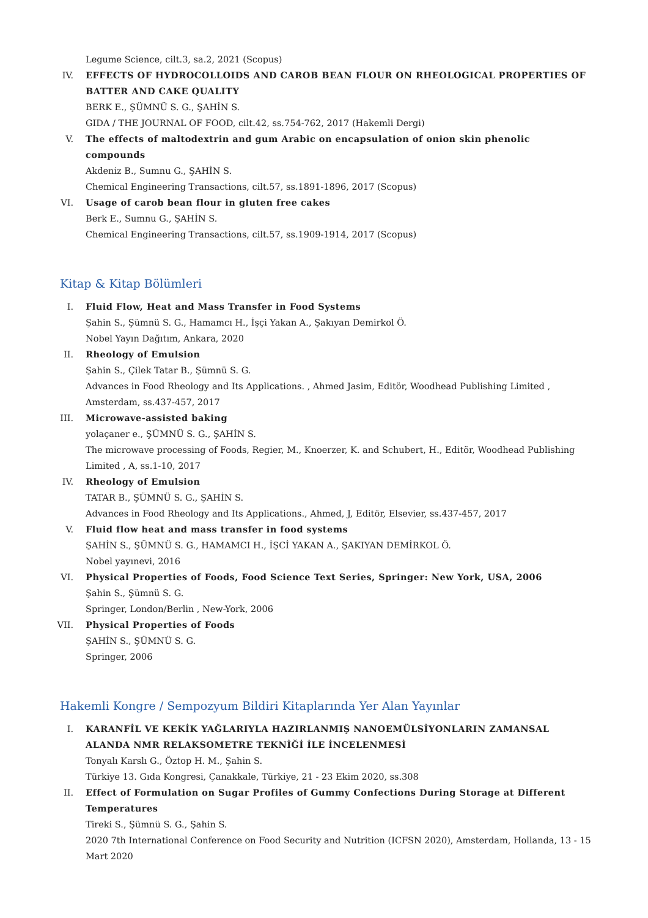Legume Science, cilt.3, sa.2, 2021 (Scopus)
IV. EFFECTS OF HYDROCOLLOIDS AND CAROB BEAN FLOUR ON RHEOLOGICAL PROPERTIES OF BATTER AND CAKE QUALITY
BERK E., ŞÜMNÜ S. G., ŞAHİN S.
GIDA / THE JOURNAL OF FOOD, cilt.42, ss.754-762, 2017 (Hakemli Dergi)
V. The effects of maltodextrin and gum Arabic on encapsulation of onion skin phenolic compounds
Akdeniz B., Sumnu G., ŞAHİN S.
Chemical Engineering Transactions, cilt.57, ss.1891-1896, 2017 (Scopus)
VI. Usage of carob bean flour in gluten free cakes
Berk E., Sumnu G., ŞAHİN S.
Chemical Engineering Transactions, cilt.57, ss.1909-1914, 2017 (Scopus)
Kitap & Kitap Bölümleri
I. Fluid Flow, Heat and Mass Transfer in Food Systems
Şahin S., Şümnü S. G., Hamamcı H., İşçi Yakan A., Şakıyan Demirkol Ö.
Nobel Yayın Dağıtım, Ankara, 2020
II. Rheology of Emulsion
Şahin S., Çilek Tatar B., Şümnü S. G.
Advances in Food Rheology and Its Applications. , Ahmed Jasim, Editör, Woodhead Publishing Limited , Amsterdam, ss.437-457, 2017
III. Microwave-assisted baking
yolaçaner e., ŞÜMNÜ S. G., ŞAHİN S.
The microwave processing of Foods, Regier, M., Knoerzer, K. and Schubert, H., Editör, Woodhead Publishing Limited , A, ss.1-10, 2017
IV. Rheology of Emulsion
TATAR B., ŞÜMNÜ S. G., ŞAHİN S.
Advances in Food Rheology and Its Applications., Ahmed, J, Editör, Elsevier, ss.437-457, 2017
V. Fluid flow heat and mass transfer in food systems
ŞAHİN S., ŞÜMNÜ S. G., HAMAMCI H., İŞCİ YAKAN A., ŞAKIYAN DEMİRKOL Ö.
Nobel yayınevi, 2016
VI. Physical Properties of Foods, Food Science Text Series, Springer: New York, USA, 2006
Şahin S., Şümnü S. G.
Springer, London/Berlin , New-York, 2006
VII. Physical Properties of Foods
ŞAHİN S., ŞÜMNÜ S. G.
Springer, 2006
Hakemli Kongre / Sempozyum Bildiri Kitaplarında Yer Alan Yayınlar
I. KARANFİL VE KEKİK YAĞLARIYLA HAZIRLANMIŞ NANOEMÜLSİYONLARIN ZAMANSAL ALANDA NMR RELAKSOMETRE TEKNİĞİ İLE İNCELENMESİ
Tonyalı Karslı G., Öztop H. M., Şahin S.
Türkiye 13. Gıda Kongresi, Çanakkale, Türkiye, 21 - 23 Ekim 2020, ss.308
II. Effect of Formulation on Sugar Profiles of Gummy Confections During Storage at Different Temperatures
Tireki S., Şümnü S. G., Şahin S.
2020 7th International Conference on Food Security and Nutrition (ICFSN 2020), Amsterdam, Hollanda, 13 - 15 Mart 2020